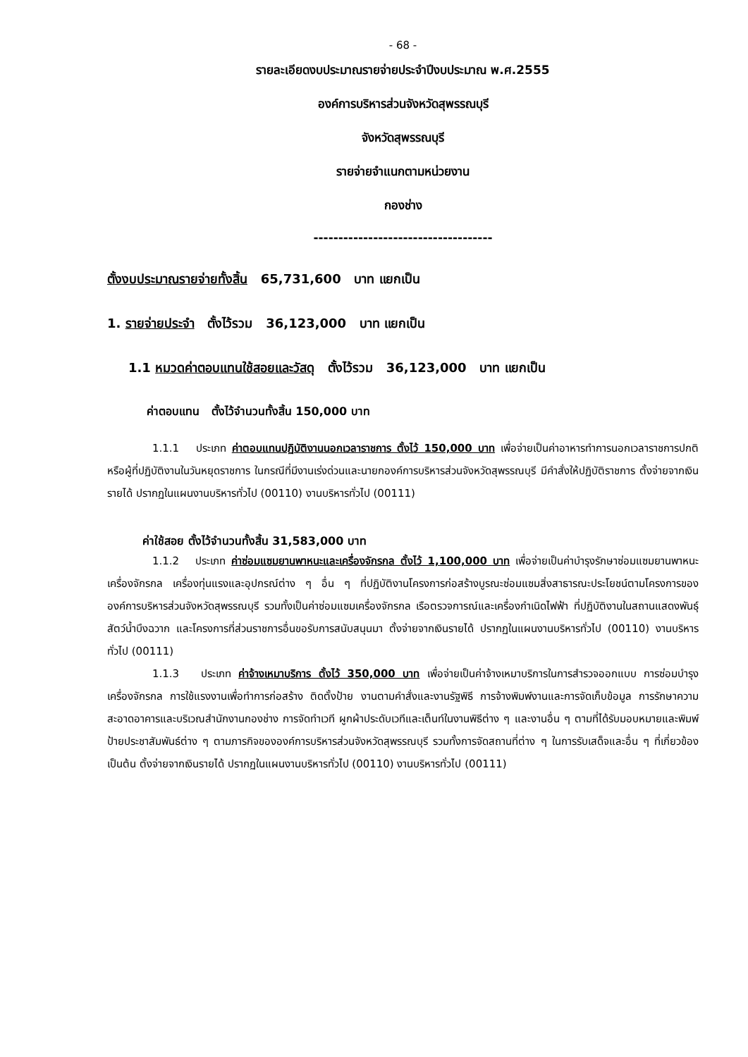- 68 -
รายละเอียดงบประมาณรายจ่ายประจำปีงบประมาณ พ.ศ.2555
องค์การบริหารส่วนจังหวัดสุพรรณบุรี
จังหวัดสุพรรณบุรี
รายจ่ายจำแนกตามหน่วยงาน
กองช่าง
------------------------------------
ตั้งงบประมาณรายจ่ายทั้งสิ้น 65,731,600 บาท แยกเป็น
1. รายจ่ายประจำ ตั้งไว้รวม 36,123,000 บาท แยกเป็น
1.1 หมวดค่าตอบแทนใช้สอยและวัสดุ ตั้งไว้รวม 36,123,000 บาท แยกเป็น
ค่าตอบแทน ตั้งไว้จำนวนทั้งสิ้น 150,000 บาท
1.1.1 ประเภท ค่าตอบแทนปฏิบัติงานนอกเวลาราชการ ตั้งไว้ 150,000 บาท เพื่อจ่ายเป็นค่าอาหารทำการนอกเวลาราชการปกติหรือผู้ที่ปฏิบัติงานในวันหยุดราชการ ในกรณีที่มีงานเร่งด่วนและนายกองค์การบริหารส่วนจังหวัดสุพรรณบุรี มีคำสั่งให้ปฏิบัติราชการ ตั้งจ่ายจากเงินรายได้ ปรากฏในแผนงานบริหารทั่วไป (00110) งานบริหารทั่วไป (00111)
ค่าใช้สอย ตั้งไว้จำนวนทั้งสิ้น 31,583,000 บาท
1.1.2 ประเภท ค่าซ่อมแซมยานพาหนะและเครื่องจักรกล ตั้งไว้ 1,100,000 บาท เพื่อจ่ายเป็นค่าบำรุงรักษาซ่อมแซมยานพาหนะ เครื่องจักรกล เครื่องทุ่นแรงและอุปกรณ์ต่าง ๆ อื่น ๆ ที่ปฏิบัติงานโครงการก่อสร้างบูรณะซ่อมแซมสิ่งสาธารณะประโยชน์ตามโครงการขององค์การบริหารส่วนจังหวัดสุพรรณบุรี รวมทั้งเป็นค่าซ่อมแซมเครื่องจักรกล เรือตรวจการณ์และเครื่องกำเนิดไฟฟ้า ที่ปฏิบัติงานในสถานแสดงพันธุ์สัตว์น้ำบึงฉวาก และโครงการที่ส่วนราชการอื่นขอรับการสนับสนุนมา ตั้งจ่ายจากเงินรายได้ ปรากฏในแผนงานบริหารทั่วไป (00110) งานบริหารทั่วไป (00111)
1.1.3 ประเภท ค่าจ้างเหมาบริการ ตั้งไว้ 350,000 บาท เพื่อจ่ายเป็นค่าจ้างเหมาบริการในการสำรวจออกแบบ การซ่อมบำรุงเครื่องจักรกล การใช้แรงงานเพื่อทำการก่อสร้าง ติดตั้งป้าย งานตามคำสั่งและงานรัฐพิธี การจ้างพิมพ์งานและการจัดเก็บข้อมูล การรักษาความสะอาดอาคารและบริเวณสำนักงานกองช่าง การจัดทำเวที ผูกผ้าประดับเวทีและเต็นท์ในงานพิธีต่าง ๆ และงานอื่น ๆ ตามที่ได้รับมอบหมายและพิมพ์ป้ายประชาสัมพันธ์ต่าง ๆ ตามภารกิจขององค์การบริหารส่วนจังหวัดสุพรรณบุรี รวมทั้งการจัดสถานที่ต่าง ๆ ในการรับเสด็จและอื่น ๆ ที่เกี่ยวข้อง เป็นต้น ตั้งจ่ายจากเงินรายได้ ปรากฏในแผนงานบริหารทั่วไป (00110) งานบริหารทั่วไป (00111)